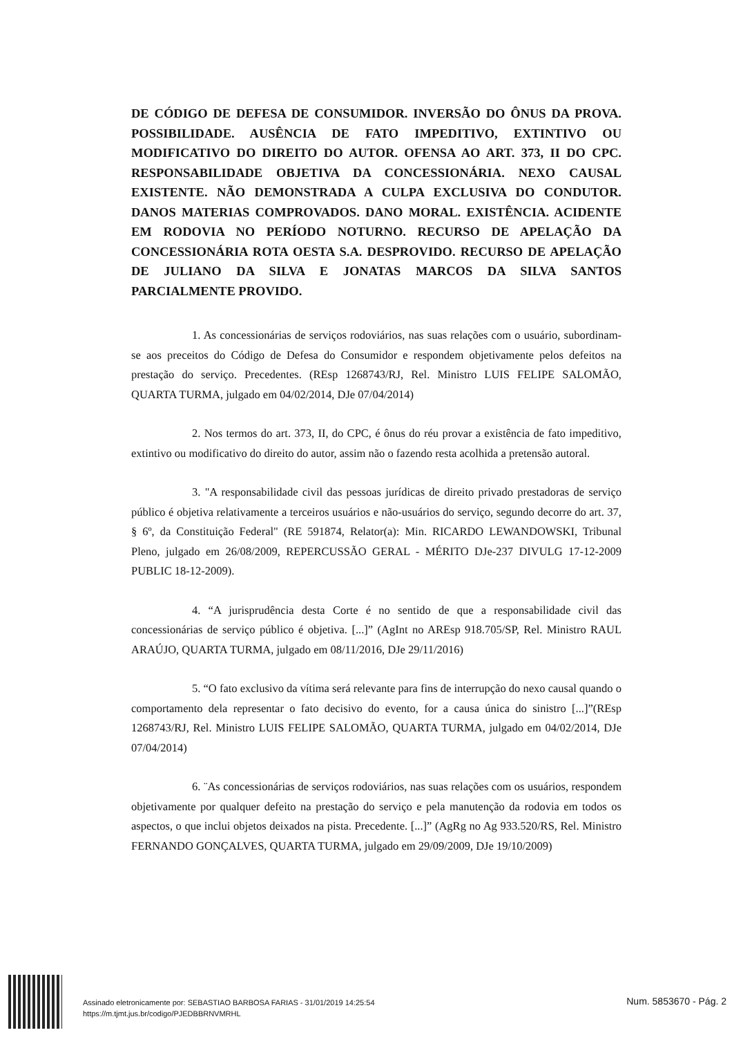DE CÓDIGO DE DEFESA DE CONSUMIDOR. INVERSÃO DO ÔNUS DA PROVA. POSSIBILIDADE. AUSÊNCIA DE FATO IMPEDITIVO, EXTINTIVO OU MODIFICATIVO DO DIREITO DO AUTOR. OFENSA AO ART. 373, II DO CPC. RESPONSABILIDADE OBJETIVA DA CONCESSIONÁRIA. NEXO CAUSAL EXISTENTE. NÃO DEMONSTRADA A CULPA EXCLUSIVA DO CONDUTOR. DANOS MATERIAS COMPROVADOS. DANO MORAL. EXISTÊNCIA. ACIDENTE EM RODOVIA NO PERÍODO NOTURNO. RECURSO DE APELAÇÃO DA CONCESSIONÁRIA ROTA OESTA S.A. DESPROVIDO. RECURSO DE APELAÇÃO DE JULIANO DA SILVA E JONATAS MARCOS DA SILVA SANTOS PARCIALMENTE PROVIDO.
1. As concessionárias de serviços rodoviários, nas suas relações com o usuário, subordinam-se aos preceitos do Código de Defesa do Consumidor e respondem objetivamente pelos defeitos na prestação do serviço. Precedentes. (REsp 1268743/RJ, Rel. Ministro LUIS FELIPE SALOMÃO, QUARTA TURMA, julgado em 04/02/2014, DJe 07/04/2014)
2. Nos termos do art. 373, II, do CPC, é ônus do réu provar a existência de fato impeditivo, extintivo ou modificativo do direito do autor, assim não o fazendo resta acolhida a pretensão autoral.
3. "A responsabilidade civil das pessoas jurídicas de direito privado prestadoras de serviço público é objetiva relativamente a terceiros usuários e não-usuários do serviço, segundo decorre do art. 37, § 6º, da Constituição Federal" (RE 591874, Relator(a): Min. RICARDO LEWANDOWSKI, Tribunal Pleno, julgado em 26/08/2009, REPERCUSSÃO GERAL - MÉRITO DJe-237 DIVULG 17-12-2009 PUBLIC 18-12-2009).
4. “A jurisprudência desta Corte é no sentido de que a responsabilidade civil das concessionárias de serviço público é objetiva. [...]” (AgInt no AREsp 918.705/SP, Rel. Ministro RAUL ARAÚJO, QUARTA TURMA, julgado em 08/11/2016, DJe 29/11/2016)
5. “O fato exclusivo da vítima será relevante para fins de interrupção do nexo causal quando o comportamento dela representar o fato decisivo do evento, for a causa única do sinistro [...]”(REsp 1268743/RJ, Rel. Ministro LUIS FELIPE SALOMÃO, QUARTA TURMA, julgado em 04/02/2014, DJe 07/04/2014)
6. ¨As concessionárias de serviços rodoviários, nas suas relações com os usuários, respondem objetivamente por qualquer defeito na prestação do serviço e pela manutenção da rodovia em todos os aspectos, o que inclui objetos deixados na pista. Precedente. [...]” (AgRg no Ag 933.520/RS, Rel. Ministro FERNANDO GONÇALVES, QUARTA TURMA, julgado em 29/09/2009, DJe 19/10/2009)
Assinado eletronicamente por: SEBASTIAO BARBOSA FARIAS - 31/01/2019 14:25:54
https://m.tjmt.jus.br/codigo/PJEDBBRNVMRHL
Num. 5853670 - Pág. 2